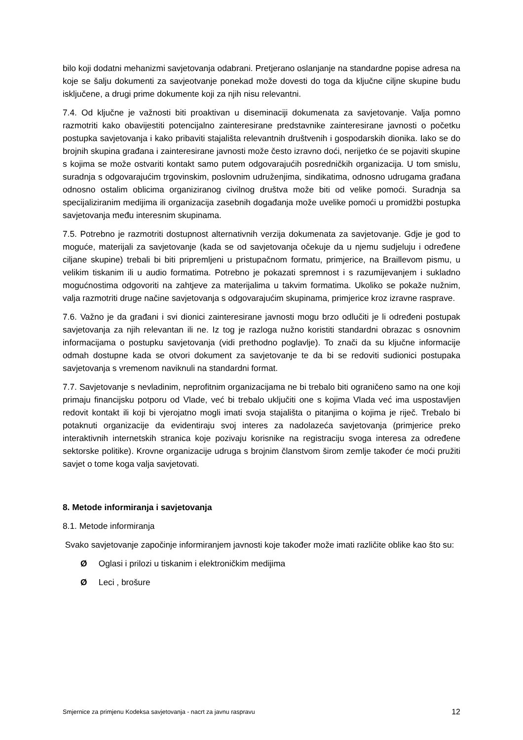bilo koji dodatni mehanizmi savjetovanja odabrani. Pretjerano oslanjanje na standardne popise adresa na koje se šalju dokumenti za savjeotvanje ponekad može dovesti do toga da ključne ciljne skupine budu isključene, a drugi prime dokumente koji za njih nisu relevantni.
7.4. Od ključne je važnosti biti proaktivan u diseminaciji dokumenata za savjetovanje. Valja pomno razmotriti kako obavijestiti potencijalno zainteresirane predstavnike zainteresirane javnosti o početku postupka savjetovanja i kako pribaviti stajališta relevantnih društvenih i gospodarskih dionika. Iako se do brojnih skupina građana i zainteresirane javnosti može često izravno doći, nerijetko će se pojaviti skupine s kojima se može ostvariti kontakt samo putem odgovarajućih posredničkih organizacija. U tom smislu, suradnja s odgovarajućim trgovinskim, poslovnim udruženjima, sindikatima, odnosno udrugama građana odnosno ostalim oblicima organiziranog civilnog društva može biti od velike pomoći. Suradnja sa specijaliziranim medijima ili organizacija zasebnih događanja može uvelike pomoći u promidžbi postupka savjetovanja među interesnim skupinama.
7.5. Potrebno je razmotriti dostupnost alternativnih verzija dokumenata za savjetovanje. Gdje je god to moguće, materijali za savjetovanje (kada se od savjetovanja očekuje da u njemu sudjeluju i određene ciljane skupine) trebali bi biti pripremljeni u pristupačnom formatu, primjerice, na Braillevom pismu, u velikim tiskanim ili u audio formatima. Potrebno je pokazati spremnost i s razumijevanjem i sukladno mogućnostima odgovoriti na zahtjeve za materijalima u takvim formatima. Ukoliko se pokaže nužnim, valja razmotriti druge načine savjetovanja s odgovarajućim skupinama, primjerice kroz izravne rasprave.
7.6. Važno je da građani i svi dionici zainteresirane javnosti mogu brzo odlučiti je li određeni postupak savjetovanja za njih relevantan ili ne. Iz tog je razloga nužno koristiti standardni obrazac s osnovnim informacijama o postupku savjetovanja (vidi prethodno poglavlje). To znači da su ključne informacije odmah dostupne kada se otvori dokument za savjetovanje te da bi se redoviti sudionici postupaka savjetovanja s vremenom naviknuli na standardni format.
7.7. Savjetovanje s nevladinim, neprofitnim organizacijama ne bi trebalo biti ograničeno samo na one koji primaju financijsku potporu od Vlade, već bi trebalo uključiti one s kojima Vlada već ima uspostavljen redovit kontakt ili koji bi vjerojatno mogli imati svoja stajališta o pitanjima o kojima je riječ. Trebalo bi potaknuti organizacije da evidentiraju svoj interes za nadolazeća savjetovanja (primjerice preko interaktivnih internetskih stranica koje pozivaju korisnike na registraciju svoga interesa za određene sektorske politike). Krovne organizacije udruga s brojnim članstvom širom zemlje također će moći pružiti savjet o tome koga valja savjetovati.
8. Metode informiranja i savjetovanja
8.1. Metode informiranja
Svako savjetovanje započinje informiranjem javnosti koje također može imati različite oblike kao što su:
Ø Oglasi i prilozi u tiskanim i elektroničkim medijima
Ø Leci , brošure
Smjernice za primjenu Kodeksa savjetovanja - nacrt za javnu raspravu 12